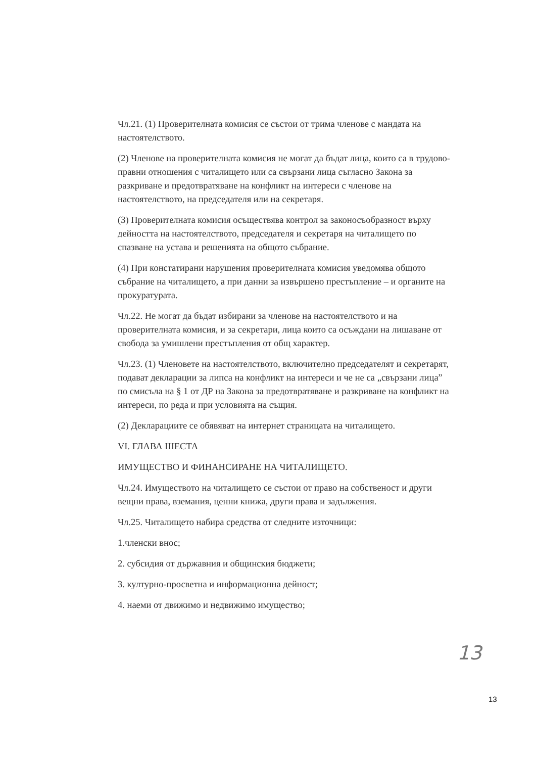Чл.21. (1) Проверителната комисия се състои от трима членове с мандата на настоятелството.
(2) Членове на проверителната комисия не могат да бъдат лица, които са в трудово-правни отношения с читалището или са свързани лица съгласно Закона за разкриване и предотвратяване на конфликт на интереси с членове на настоятелството, на председателя или на секретаря.
(3) Проверителната комисия осъществява контрол за законосъобразност върху дейността на настоятелството, председателя и секретаря на читалището по спазване на устава и решенията на общото събрание.
(4) При констатирани нарушения проверителната комисия уведомява общото събрание на читалището, а при данни за извършено престъпление – и органите на прокуратурата.
Чл.22. Не могат да бъдат избирани за членове на настоятелството и на проверителната комисия, и за секретари, лица които са осъждани на лишаване от свобода за умишлени престъпления от общ характер.
Чл.23. (1) Членовете на настоятелството, включително председателят и секретарят, подават декларации за липса на конфликт на интереси и че не са „свързани лица” по смисъла на § 1 от ДР на Закона за предотвратяване и разкриване на конфликт на интереси, по реда и при условията на същия.
(2) Декларациите се обявяват на интернет страницата на читалището.
VI. ГЛАВА ШЕСТА
ИМУЩЕСТВО И ФИНАНСИРАНЕ НА ЧИТАЛИЩЕТО.
Чл.24. Имуществото на читалището се състои от право на собственост и други вещни права, вземания, ценни книжа, други права и задължения.
Чл.25. Читалището набира средства от следните източници:
1.членски внос;
2. субсидия от държавния и общинския бюджети;
3. културно-просветна и информационна дейност;
4. наеми от движимо и недвижимо имущество;
13
13